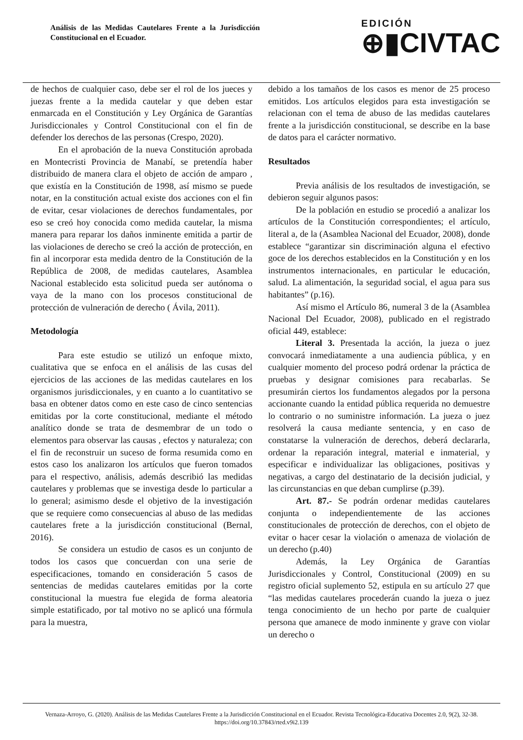Análisis de las Medidas Cautelares Frente a la Jurisdicción Constitucional en el Ecuador.
EDICIÓN
⊕▮CIVTAC
de hechos de cualquier caso, debe ser el rol de los jueces y juezas frente a la medida cautelar y que deben estar enmarcada en el Constitución y Ley Orgánica de Garantías Jurisdiccionales y Control Constitucional con el fin de defender los derechos de las personas (Crespo, 2020).
En el aprobación de la nueva Constitución aprobada en Montecristi Provincia de Manabí, se pretendía haber distribuido de manera clara el objeto de acción de amparo , que existía en la Constitución de 1998, así mismo se puede notar, en la constitución actual existe dos acciones con el fin de evitar, cesar violaciones de derechos fundamentales, por eso se creó hoy conocida como medida cautelar, la misma manera para reparar los daños inminente emitida a partir de las violaciones de derecho se creó la acción de protección, en fin al incorporar esta medida dentro de la Constitución de la República de 2008, de medidas cautelares, Asamblea Nacional establecido esta solicitud pueda ser autónoma o vaya de la mano con los procesos constitucional de protección de vulneración de derecho ( Ávila, 2011).
Metodología
Para este estudio se utilizó un enfoque mixto, cualitativa que se enfoca en el análisis de las cusas del ejercicios de las acciones de las medidas cautelares en los organismos jurisdiccionales, y en cuanto a lo cuantitativo se basa en obtener datos como en este caso de cinco sentencias emitidas por la corte constitucional, mediante el método analítico donde se trata de desmembrar de un todo o elementos para observar las causas , efectos y naturaleza; con el fin de reconstruir un suceso de forma resumida como en estos caso los analizaron los artículos que fueron tomados para el respectivo, análisis, además describió las medidas cautelares y problemas que se investiga desde lo particular a lo general; asimismo desde el objetivo de la investigación que se requiere como consecuencias al abuso de las medidas cautelares frete a la jurisdicción constitucional (Bernal, 2016).
Se considera un estudio de casos es un conjunto de todos los casos que concuerdan con una serie de especificaciones, tomando en consideración 5 casos de sentencias de medidas cautelares emitidas por la corte constitucional la muestra fue elegida de forma aleatoria simple estatificado, por tal motivo no se aplicó una fórmula para la muestra,
debido a los tamaños de los casos es menor de 25 proceso emitidos. Los artículos elegidos para esta investigación se relacionan con el tema de abuso de las medidas cautelares frente a la jurisdicción constitucional, se describe en la base de datos para el carácter normativo.
Resultados
Previa análisis de los resultados de investigación, se debieron seguir algunos pasos:
De la población en estudio se procedió a analizar los artículos de la Constitución correspondientes; el artículo, literal a, de la (Asamblea Nacional del Ecuador, 2008), donde establece “garantizar sin discriminación alguna el efectivo goce de los derechos establecidos en la Constitución y en los instrumentos internacionales, en particular le educación, salud. La alimentación, la seguridad social, el agua para sus habitantes” (p.16).
Así mismo el Artículo 86, numeral 3 de la (Asamblea Nacional Del Ecuador, 2008), publicado en el registrado oficial 449, establece:
Literal 3. Presentada la acción, la jueza o juez convocará inmediatamente a una audiencia pública, y en cualquier momento del proceso podrá ordenar la práctica de pruebas y designar comisiones para recabarlas. Se presumirán ciertos los fundamentos alegados por la persona accionante cuando la entidad pública requerida no demuestre lo contrario o no suministre información. La jueza o juez resolverá la causa mediante sentencia, y en caso de constatarse la vulneración de derechos, deberá declararla, ordenar la reparación integral, material e inmaterial, y especificar e individualizar las obligaciones, positivas y negativas, a cargo del destinatario de la decisión judicial, y las circunstancias en que deban cumplirse (p.39).
Art. 87.- Se podrán ordenar medidas cautelares conjunta o independientemente de las acciones constitucionales de protección de derechos, con el objeto de evitar o hacer cesar la violación o amenaza de violación de un derecho (p.40)
Además, la Ley Orgánica de Garantías Jurisdiccionales y Control, Constitucional (2009) en su registro oficial suplemento 52, estipula en su artículo 27 que “las medidas cautelares procederán cuando la jueza o juez tenga conocimiento de un hecho por parte de cualquier persona que amanece de modo inminente y grave con violar un derecho o
Vernaza-Arroyo, G. (2020). Análisis de las Medidas Cautelares Frente a la Jurisdicción Constitucional en el Ecuador. Revista Tecnológica-Educativa Docentes 2.0, 9(2), 32-38. https://doi.org/10.37843/rted.v9i2.139